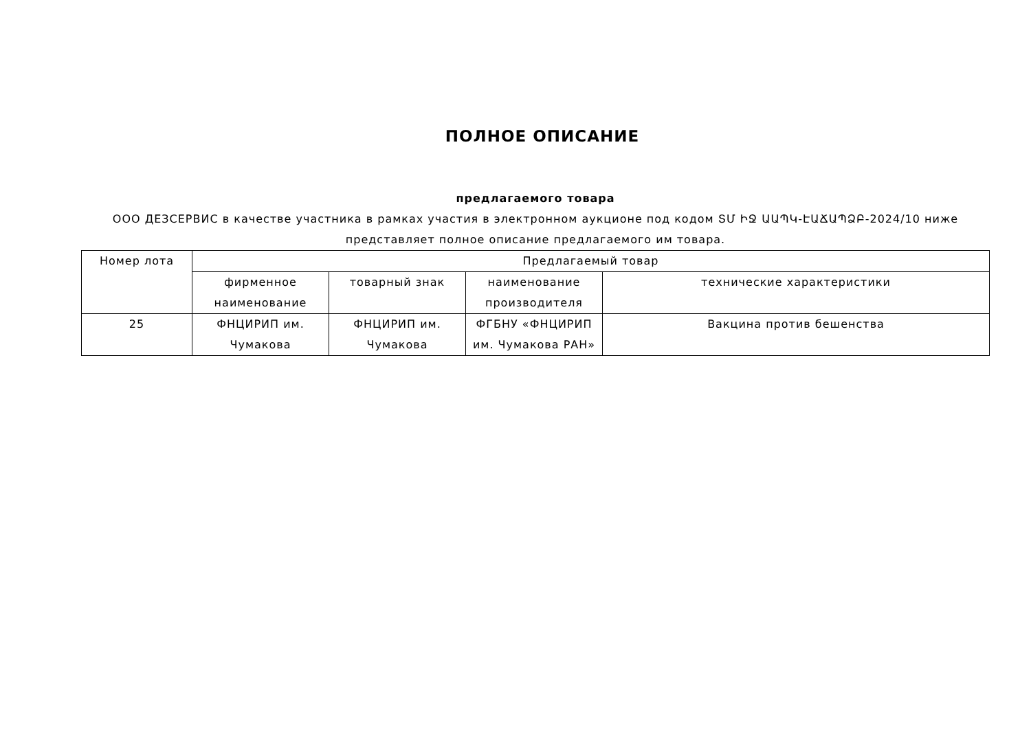ПОЛНОЕ ОПИСАНИЕ
предлагаемого товара
ООО ДЕЗСЕРВИС в качестве участника в рамках участия в электронном аукционе под кодом ՏՄ ԻՋ ԱԱՊԿ-ԷԱՃԱՊՁԲ-2024/10 ниже представляет полное описание предлагаемого им товара.
| Номер лота | Предлагаемый товар | | | |
| --- | --- | --- | --- | --- |
| | фирменное наименование | товарный знак | наименование производителя | технические характеристики |
| 25 | ФНЦИРИП им. Чумакова | ФНЦИРИП им. Чумакова | ФГБНУ «ФНЦИРИП им. Чумакова РАН» | Вакцина против бешенства |